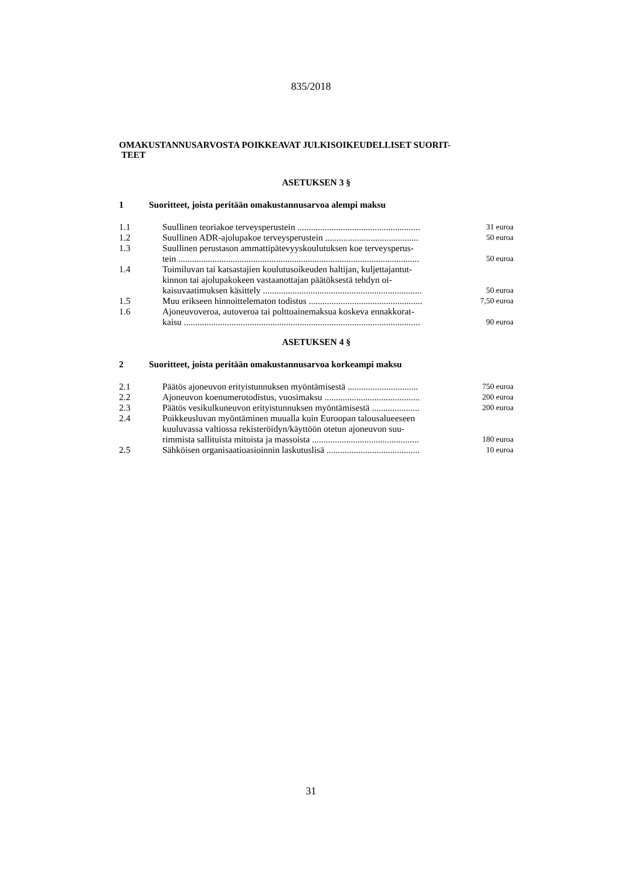835/2018
OMAKUSTANNUSARVOSTA POIKKEAVAT JULKISOIKEUDELLISET SUORIT-
TEET
ASETUKSEN 3 §
1 Suoritteet, joista peritään omakustannusarvoa alempi maksu
| 1.1 | Suullinen teoriakoe terveysperustein ...................................................... | 31 euroa |
| 1.2 | Suullinen ADR-ajolupakoe terveysperustein ......................................... | 50 euroa |
| 1.3 | Suullinen perustason ammattipätevyyskoulutuksen koe terveysperus- tein .......................................................................................................... | 50 euroa |
| 1.4 | Toimiluvan tai katsastajien koulutusoikeuden haltijan, kuljettajantut- kinnon tai ajolupakokeen vastaanottajan päätöksestä tehdyn oi- kaisuvaatimuksen käsittely ...................................................................... | 50 euroa |
| 1.5 | Muu erikseen hinnoittelematon todistus .................................................. | 7,50 euroa |
| 1.6 | Ajoneuvoveroa, autoveroa tai polttoainemaksua koskeva ennakkorat- kaisu ........................................................................................................ | 90 euroa |
ASETUKSEN 4 §
2 Suoritteet, joista peritään omakustannusarvoa korkeampi maksu
| 2.1 | Päätös ajoneuvon erityistunnuksen myöntämisestä ............................... | 750 euroa |
| 2.2 | Ajoneuvon koenumerotodistus, vuosimaksu .......................................... | 200 euroa |
| 2.3 | Päätös vesikulkuneuvon erityistunnuksen myöntämisestä ..................... | 200 euroa |
| 2.4 | Poikkeusluvan myöntäminen muualla kuin Euroopan talousalueeseen kuuluvassa valtiossa rekisteröidyn/käyttöön otetun ajoneuvon suu- rimmista sallituista mitoista ja massoista ............................................... | 180 euroa |
| 2.5 | Sähköisen organisaatioasioinnin laskutuslisä ......................................... | 10 euroa |
31